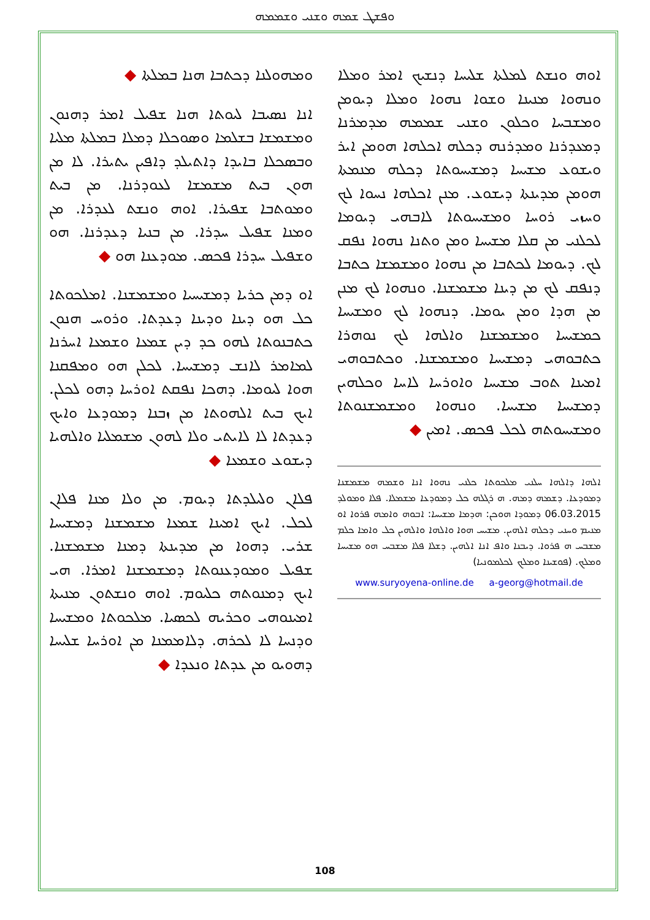ܘܦܫܛ ܫܡܗ ܘܫܢܝ ܘܫܡܡܗ
ܘܡܗܘܠܢܐ ܕܟܬܒܐ ܗܢܐ ܒܡܠܬܐ ◆
ܐܢܐ ܢܣܝܒܐ ܠܝܘܬܐ ܗܢܐ ܫܦܝܠ ܐܡܪ ܕܗܢܘܢ ܘܡܫܡܫܐ ܒܫܠܡܐ ܘܣܘܟܠܐ ܕܡܠܐ ܒܡܠܬܐ ܡܠܝܐ ܘܒܣܟܠܐ ܒܐܝܕܐ ܕܐܬܝܠܕ ܕܐܦܝܢ ܝܬܝܪܐ. ܠܐ ܡܢ ܗܘܢ ܒܝܬ ܡܫܡܫܐ ܠܥܘܕܪܢܐ. ܡܢ ܒܝܬ ܘܡܘܬܒܐ ܫܦܝܪܐ. ܐܘܗ ܘܢܫܬ ܠܥܕܪܐ. ܡܢ ܘܡܢܐ ܫܦܝܠ ܚܕܪܐ. ܡܢ ܒܢܝܐ ܕܥܕܪܢܐ. ܗܘ ܘܫܦܝܠ ܚܕܪܐ ܦܟܣ. ܡܘܕܥܢܐ ܗܘ ◆
ܐܘ ܕܡܢ ܟܪܝܐ ܕܡܫܝܚܝܐ ܘܡܫܡܫܢܐ. ܐܡܠܟܘܬܐ ܟܠ ܗܘ ܕܝܢܐ ܘܕܝܢܐ ܕܥܕܬܐ. ܘܪܘܚ ܗܢܘܢ ܟܬܒܢܘܬܐ ܠܗܘ ܟܕ ܕܝܢ ܫܡܥܐ ܘܫܡܥܐ ܐܚܪܢܐ ܠܡܐܡܪ ܠܐܢܫ ܕܡܫܝܚܐ. ܠܟܠܢ ܗܘ ܘܡܦܩܢܐ ܗܘܐ ܠܝܘܡܐ. ܕܗܟܐ ܢܦܩܬ ܐܘܪܚܐ ܕܗܘ ܠܟܠܢ. ܐܝܟ ܒܝܬ ܐܠܗܘܬܐ ܡܢ ܙܒܢܐ ܕܡܘܕܥܐ ܘܐܝܟ ܕܥܕܬܐ ܠܐ ܠܐܝܬܝ ܘܠܐ ܠܗܘܢ ܡܫܡܠܝܐ ܘܐܠܗܝܐ ܕܝܫܘܥ ܘܫܡܥܐ ◆
ܦܠܐܢ ܘܠܝܠܕܬܐ ܕܝܘܡ. ܡܢ ܘܠܐ ܡܢܐ ܦܠܐܢ ܠܟܠ. ܐܝܟ ܐܡܝܢܐ ܫܡܥܐ ܡܫܡܫܢܐ ܕܡܫܝܚܐ ܫܪܝ. ܕܗܘܐ ܡܢ ܡܕܝܢܬܐ ܕܡܢܐ ܡܫܡܫܢܐ. ܫܦܝܠ ܘܡܘܕܥܢܘܬܐ ܕܡܫܡܫܢܐ ܐܡܪܐ. ܗܝ ܐܝܟ ܕܡܢܘܬܗ ܟܠܝܘܡ. ܐܘܗ ܘܢܫܬܘܢ ܡܢܝܬܐ ܐܡܝܢܘܗܝ ܘܟܪܝܗ ܠܟܣܝܐ. ܡܠܟܘܬܐ ܘܡܫܝܚܐ ܘܕܢܚܐ ܠܐ ܠܟܪܗ. ܕܠܐܡܡܢܐ ܡܢ ܐܘܪܚܐ ܫܠܝܚܐ ܕܗܘܝܘ ܡܢ ܥܕܬܐ ܘܢܥܕܐ ◆
ܐܘܗ ܘܢܫܬ ܠܡܠܬܐ ܫܠܝܚܐ ܕܢܫܝܟ ܐܡܪ ܘܡܠܐ ܘܢܗܘܐ ܡܢܝܢܐ ܘܫܘܐ ܢܗܘܐ ܘܡܠܐ ܕܝܘܡܢ ܘܡܫܒܚܐ ܘܟܠܘܢ ܘܫܢܝ ܫܡܡܗ ܡܕܡܪܢܐ ܕܡܥܕܪܢܐ ܘܡܕܪܢܗ ܕܟܠܗ ܐܟܠܗܐ ܗܘܡܢ ܐܝܪ ܘܝܫܘܥ ܡܫܝܚܐ ܕܡܫܝܚܘܬܐ ܕܟܠܗ ܡܢܡܬܐ ܗܘܡܢ ܡܕܝܢܬܐ ܕܝܫܘܥ. ܡܢܢ ܐܟܠܗܐ ܢܚܘܐ ܠܟ ܘܚܙܝ ܪܘܚܐ ܘܡܫܝܚܘܬܐ ܠܐܒܗܝ ܕܝܘܡܐ ܠܟܠܢܝ ܡܢ ܩܠܐ ܡܫܝܚܐ ܘܡܢ ܘܬܢܐ ܢܗܘܐ ܢܦܩ ܠܟ. ܕܝܘܡܐ ܠܟܬܒܐ ܡܢ ܢܗܘܐ ܘܡܫܡܫܐ ܟܬܒܐ ܕܢܦܩ ܠܟ ܡܢ ܕܝܢܐ ܡܫܡܫܢܐ. ܘܢܗܘܐ ܠܟ ܡܢܢ ܡܢ ܗܕܐ ܘܡܢ ܝܘܡܐ. ܕܢܗܘܐ ܠܟ ܘܡܫܝܚܐ ܟܡܫܝܚܐ ܘܡܫܡܫܢܐ ܘܐܠܗܐ ܠܟ ܢܘܗܪܐ ܟܬܒܘܗܝ ܕܡܫܝܚܐ ܘܡܫܡܫܢܐ. ܘܟܬܒܘܗܝ ܐܡܝܢܐ ܬܘܒ ܡܫܝܚܐ ܘܐܘܪܚܐ ܠܐܚܐ ܘܟܠܗܝܢ ܕܡܫܝܚܐ ܡܫܝܚܐ. ܘܢܗܘܐ ܘܡܫܡܫܢܘܬܐ ܘܡܫܝܚܘܬܗ ܠܟܠ ܦܟܣ. ܐܡܝܢ ◆
ܐܠܗܐ ܕܐܠܗܐ ܚܠܢܝ ܡܠܟܘܬܐ ܟܠܢܝ ܢܗܘܐ ܐܢܐ ܘܫܡܗ ܡܫܡܫܢܐ ܕܡܘܕܥܐ. ܕܫܡܗ ܕܡܗ. ܗ ܪܓܠܗ ܟܠ ܕܡܘܕܥܐ ܡܫܡܠܐ. ܦܠܐ ܘܡܘܠܕ 06.03.2015 ܕܡܘܕܐ ܗܘܟܢ: ܗܕܡܐ ܡܫܝܚܐ: ܐܒܘܗ ܘܐܡܗ ܦܪܘܐ ܐܘ ܡܢܝܡ ܘܚܢܝ ܕܟܠܗ ܐܠܗܝܢ. ܡܫܝܚ ܗܘܐ ܘܐܠܗܐ ܘܐܠܗܝܢ ܟܠ ܘܐܡܐ ܟܠܡ ܡܫܒܚ ܗ ܦܪܘܐ. ܕܝܒܢܐ ܘܐܦ ܐܢܐ ܐܠܗܝܢ. ܕܫܠܐ ܦܠܐ ܡܫܒܚ ܗܘ ܡܫܝܚܐ ܘܡܠܟ. (ܦܘܫܝܢܐ ܘܡܠܟ ܠܟܠܡܘܢܝܐ)
www.suryoyena-online.de a-georg@hotmail.de
108